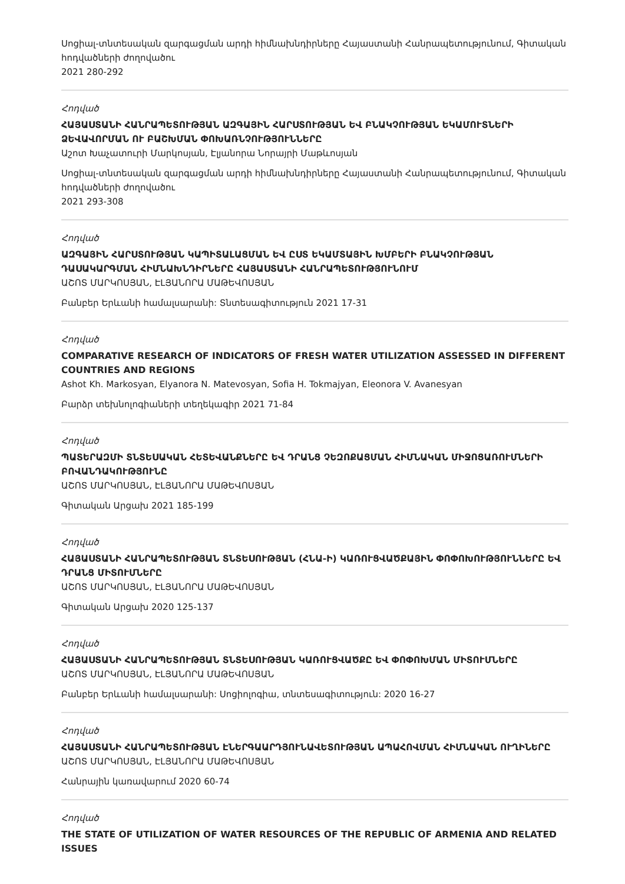Սոցիալ-տնտեսական զարգացման արդի հիմնախնդիրները Հայաստանի Հանրապետությունում, Գիտական հոդվածների ժողովածու
2021 280-292
Հոդված
ՀԱՅԱՍՏԱՆԻ ՀԱՆՐԱՊԵՏՈՒԹՅԱՆ ԱԶԳԱՅԻՆ ՀԱՐՍՏՈՒԹՅԱՆ ԵՎ ԲՆԱԿՉՈՒԹՅԱՆ ԵԿԱՄՈՒՏՆԵՐԻ ՁԵՎԱՎՈՐՄԱՆ ՈՒ ԲԱՇԽՄԱՆ ՓՈԽԱՌՆՉՈՒԹՅՈՒՆՆԵՐԸ
Աշոտ Խաչատուրի Մարկոսյան, Էլյանորա Նորայրի Մաթևոսյան
Սոցիալ-տնտեսական զարգացման արդի հիմնախնդիրները Հայաստանի Հանրապետությունում, Գիտական հոդվածների ժողովածու
2021 293-308
Հոդված
ԱԶԳԱՅԻՆ ՀԱՐՍՏՈՒԹՅԱՆ ԿԱՊԻՏԱԼԱՑՄԱՆ ԵՎ ԸՍՏ ԵԿԱՄՏԱՅԻՆ ԽՄԲԵՐԻ ԲՆԱԿՉՈՒԹՅԱՆ ԴԱՍԱԿԱՐԳՄԱՆ ՀԻՄՆԱԽՆԴԻՐՆԵՐԸ ՀԱՅԱՍՏԱՆԻ ՀԱՆՐԱՊԵՏՈՒԹՅՈՒՆՈՒՄ
ԱՇՈՏ ՄԱՐԿՈՍՅԱՆ, ԷԼՅԱՆՈՐԱ ՄԱԹԵՎՈՍՅԱՆ
Բանբեր Երևանի համալսարանի: Տնտեսագիտություն 2021 17-31
Հոդված
COMPARATIVE RESEARCH OF INDICATORS OF FRESH WATER UTILIZATION ASSESSED IN DIFFERENT COUNTRIES AND REGIONS
Ashot Kh. Markosyan, Elyanora N. Matevosyan, Sofia H. Tokmajyan, Eleonora V. Avanesyan
Բարձր տեխնոլոգիաների տեղեկագիր 2021 71-84
Հոդված
ՊԱՏԵՐԱԶՄԻ ՏՆՏԵՍԱԿԱՆ ՀԵՏԵՎԱՆՔՆԵՐԸ ԵՎ ԴՐԱՆՑ ՉԵԶՈՔԱՑՄԱՆ ՀԻՄՆԱԿԱՆ ՄԻՋՈՑԱՌՈՒՄՆԵՐԻ ԲՈՎԱՆԴԱԿՈՒԹՅՈՒՆԸ
ԱՇՈՏ ՄԱՐԿՈՍՅԱՆ, ԷԼՅԱՆՈՐԱ ՄԱԹԵՎՈՍՅԱՆ
Գիտական Արցախ 2021 185-199
Հոդված
ՀԱՅԱՍՏԱՆԻ ՀԱՆՐԱՊԵՏՈՒԹՅԱՆ ՏՆՏԵՍՈՒԹՅԱՆ (ՀՆԱ-Ի) ԿԱՌՈՒՑՎԱԾՔԱՅԻՆ ՓՈՓՈԽՈՒԹՅՈՒՆՆԵՐԸ ԵՎ ԴՐԱՆՑ ՄԻՏՈՒՄՆԵՐԸ
ԱՇՈՏ ՄԱՐԿՈՍՅԱՆ, ԷԼՅԱՆՈՐԱ ՄԱԹԵՎՈՍՅԱՆ
Գիտական Արցախ 2020 125-137
Հոդված
ՀԱՅԱՍՏԱՆԻ ՀԱՆՐԱՊԵՏՈՒԹՅԱՆ ՏՆՏԵՍՈՒԹՅԱՆ ԿԱՌՈՒՑՎԱԾՔԸ ԵՎ ՓՈՓՈԽՄԱՆ ՄԻՏՈՒՄՆԵՐԸ
ԱՇՈՏ ՄԱՐԿՈՍՅԱՆ, ԷԼՅԱՆՈՐԱ ՄԱԹԵՎՈՍՅԱՆ
Բանբեր Երևանի համալսարանի: Սոցիոլոգիա, տնտեսագիտություն: 2020 16-27
Հոդված
ՀԱՅԱՍՏԱՆԻ ՀԱՆՐԱՊԵՏՈՒԹՅԱՆ ԷՆԵՐԳԱԱՐԴՅՈՒՆԱՎԵՏՈՒԹՅԱՆ ԱՊԱՀՈՎՄԱՆ ՀԻՄՆԱԿԱՆ ՈՒՂԻՆԵՐԸ
ԱՇՈՏ ՄԱՐԿՈՍՅԱՆ, ԷԼՅԱՆՈՐԱ ՄԱԹԵՎՈՍՅԱՆ
Հանրային կառավարում 2020 60-74
Հոդված
THE STATE OF UTILIZATION OF WATER RESOURCES OF THE REPUBLIC OF ARMENIA AND RELATED ISSUES